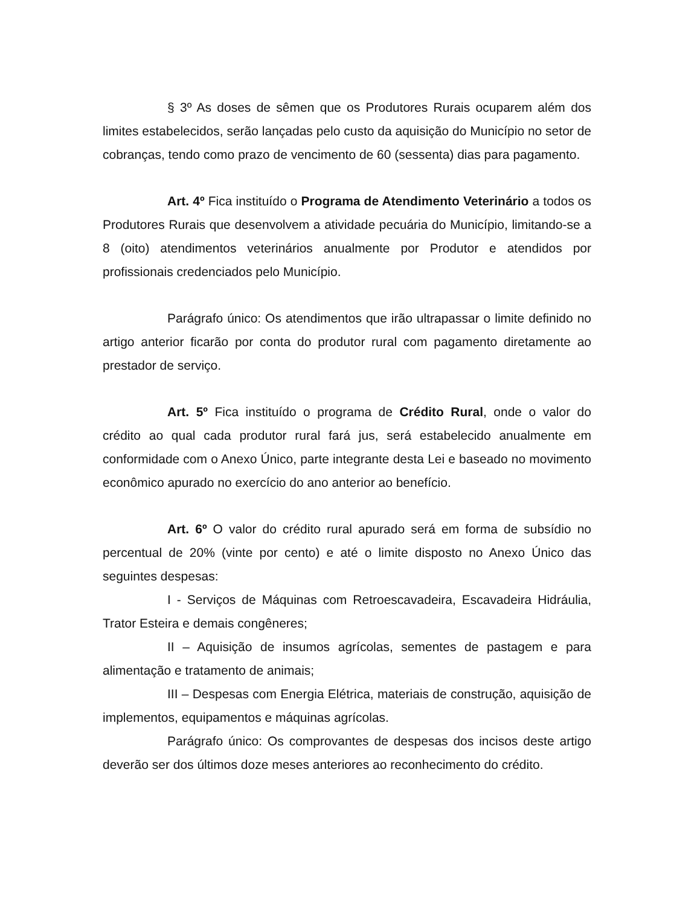§ 3º As doses de sêmen que os Produtores Rurais ocuparem além dos limites estabelecidos, serão lançadas pelo custo da aquisição do Município no setor de cobranças, tendo como prazo de vencimento de 60 (sessenta) dias para pagamento.
Art. 4º Fica instituído o Programa de Atendimento Veterinário a todos os Produtores Rurais que desenvolvem a atividade pecuária do Município, limitando-se a 8 (oito) atendimentos veterinários anualmente por Produtor e atendidos por profissionais credenciados pelo Município.
Parágrafo único: Os atendimentos que irão ultrapassar o limite definido no artigo anterior ficarão por conta do produtor rural com pagamento diretamente ao prestador de serviço.
Art. 5º Fica instituído o programa de Crédito Rural, onde o valor do crédito ao qual cada produtor rural fará jus, será estabelecido anualmente em conformidade com o Anexo Único, parte integrante desta Lei e baseado no movimento econômico apurado no exercício do ano anterior ao benefício.
Art. 6º O valor do crédito rural apurado será em forma de subsídio no percentual de 20% (vinte por cento) e até o limite disposto no Anexo Único das seguintes despesas:
I - Serviços de Máquinas com Retroescavadeira, Escavadeira Hidráulia, Trator Esteira e demais congêneres;
II – Aquisição de insumos agrícolas, sementes de pastagem e para alimentação e tratamento de animais;
III – Despesas com Energia Elétrica, materiais de construção, aquisição de implementos, equipamentos e máquinas agrícolas.
Parágrafo único: Os comprovantes de despesas dos incisos deste artigo deverão ser dos últimos doze meses anteriores ao reconhecimento do crédito.